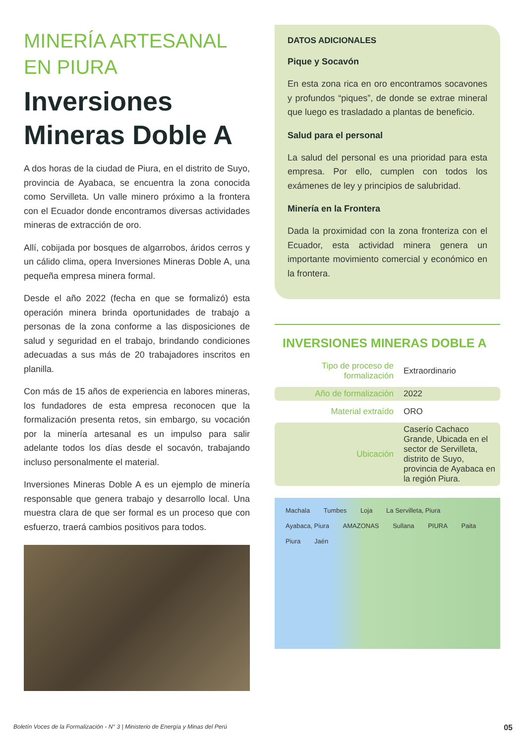MINERÍA ARTESANAL
EN PIURA
Inversiones
Mineras Doble A
A dos horas de la ciudad de Piura, en el distrito de Suyo, provincia de Ayabaca, se encuentra la zona conocida como Servilleta. Un valle minero próximo a la frontera con el Ecuador donde encontramos diversas actividades mineras de extracción de oro.
Allí, cobijada por bosques de algarrobos, áridos cerros y un cálido clima, opera Inversiones Mineras Doble A, una pequeña empresa minera formal.
Desde el año 2022 (fecha en que se formalizó) esta operación minera brinda oportunidades de trabajo a personas de la zona conforme a las disposiciones de salud y seguridad en el trabajo, brindando condiciones adecuadas a sus más de 20 trabajadores inscritos en planilla.
Con más de 15 años de experiencia en labores mineras, los fundadores de esta empresa reconocen que la formalización presenta retos, sin embargo, su vocación por la minería artesanal es un impulso para salir adelante todos los días desde el socavón, trabajando incluso personalmente el material.
Inversiones Mineras Doble A es un ejemplo de minería responsable que genera trabajo y desarrollo local. Una muestra clara de que ser formal es un proceso que con esfuerzo, traerá cambios positivos para todos.
DATOS ADICIONALES
Pique y Socavón
En esta zona rica en oro encontramos socavones y profundos “piques”, de donde se extrae mineral que luego es trasladado a plantas de beneficio.
Salud para el personal
La salud del personal es una prioridad para esta empresa. Por ello, cumplen con todos los exámenes de ley y principios de salubridad.
Minería en la Frontera
Dada la proximidad con la zona fronteriza con el Ecuador, esta actividad minera genera un importante movimiento comercial y económico en la frontera.
INVERSIONES MINERAS DOBLE A
| Tipo de proceso de formalización | Extraordinario |
| Año de formalización | 2022 |
| Material extraído | ORO |
| Ubicación | Caserío Cachaco Grande, Ubicada en el sector de Servilleta, distrito de Suyo, provincia de Ayabaca en la región Piura. |
Machala Tumbes Loja La Servilleta, Piura Ayabaca, Piura AMAZONAS Sullana PIURA Paita Piura Jaén
Boletín Voces de la Formalización - N° 3 | Ministerio de Energía y Minas del Perú 05